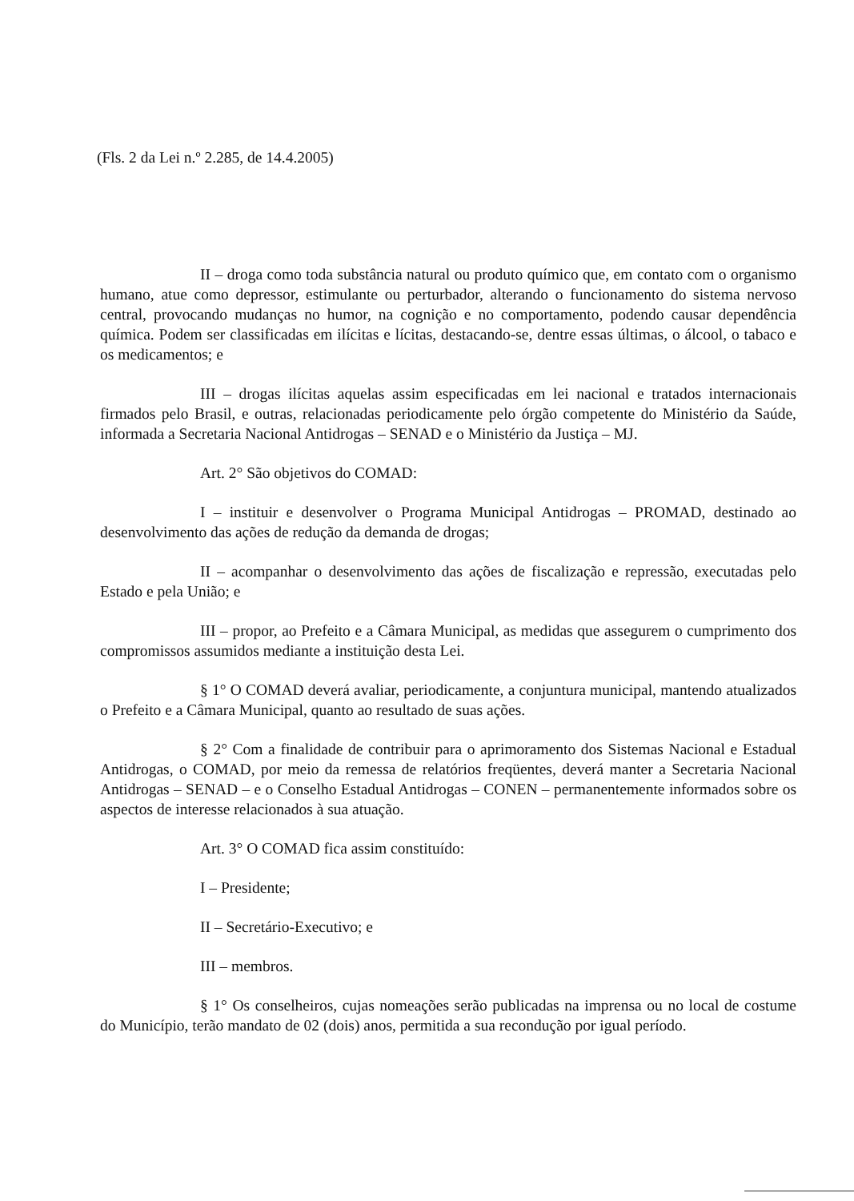(Fls. 2 da Lei n.º 2.285, de 14.4.2005)
II – droga como toda substância natural ou produto químico que, em contato com o organismo humano, atue como depressor, estimulante ou perturbador, alterando o funcionamento do sistema nervoso central, provocando mudanças no humor, na cognição e no comportamento, podendo causar dependência química. Podem ser classificadas em ilícitas e lícitas, destacando-se, dentre essas últimas, o álcool, o tabaco e os medicamentos; e
III – drogas ilícitas aquelas assim especificadas em lei nacional e tratados internacionais firmados pelo Brasil, e outras, relacionadas periodicamente pelo órgão competente do Ministério da Saúde, informada a Secretaria Nacional Antidrogas – SENAD e o Ministério da Justiça – MJ.
Art. 2° São objetivos do COMAD:
I – instituir e desenvolver o Programa Municipal Antidrogas – PROMAD, destinado ao desenvolvimento das ações de redução da demanda de drogas;
II – acompanhar o desenvolvimento das ações de fiscalização e repressão, executadas pelo Estado e pela União; e
III – propor, ao Prefeito e a Câmara Municipal, as medidas que assegurem o cumprimento dos compromissos assumidos mediante a instituição desta Lei.
§ 1° O COMAD deverá avaliar, periodicamente, a conjuntura municipal, mantendo atualizados o Prefeito e a Câmara Municipal, quanto ao resultado de suas ações.
§ 2° Com a finalidade de contribuir para o aprimoramento dos Sistemas Nacional e Estadual Antidrogas, o COMAD, por meio da remessa de relatórios freqüentes, deverá manter a Secretaria Nacional Antidrogas – SENAD – e o Conselho Estadual Antidrogas – CONEN – permanentemente informados sobre os aspectos de interesse relacionados à sua atuação.
Art. 3° O COMAD fica assim constituído:
I – Presidente;
II – Secretário-Executivo; e
III – membros.
§ 1° Os conselheiros, cujas nomeações serão publicadas na imprensa ou no local de costume do Município, terão mandato de 02 (dois) anos, permitida a sua recondução por igual período.